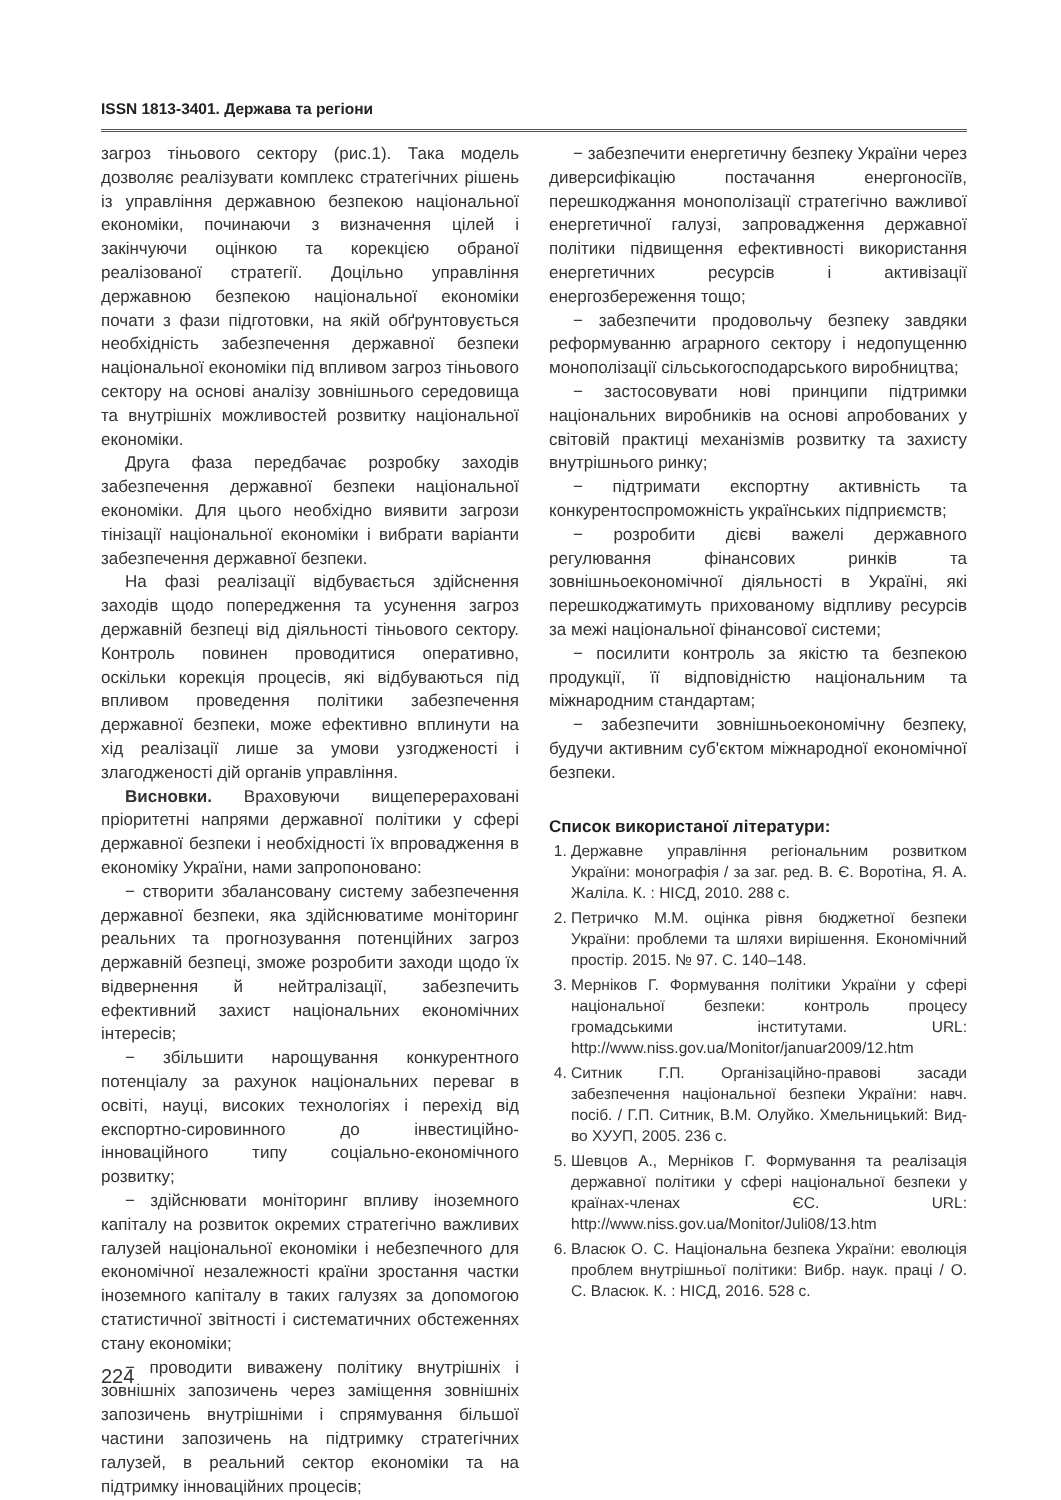ISSN 1813-3401. Держава та регіони
загроз тіньового сектору (рис.1). Така модель дозволяє реалізувати комплекс стратегічних рішень із управління державною безпекою національної економіки, починаючи з визначення цілей і закінчуючи оцінкою та корекцією обраної реалізованої стратегії. Доцільно управління державною безпекою національної економіки почати з фази підготовки, на якій обґрунтовується необхідність забезпечення державної безпеки національної економіки під впливом загроз тіньового сектору на основі аналізу зовнішнього середовища та внутрішніх можливостей розвитку національної економіки.
Друга фаза передбачає розробку заходів забезпечення державної безпеки національної економіки. Для цього необхідно виявити загрози тінізації національної економіки і вибрати варіанти забезпечення державної безпеки.
На фазі реалізації відбувається здійснення заходів щодо попередження та усунення загроз державній безпеці від діяльності тіньового сектору. Контроль повинен проводитися оперативно, оскільки корекція процесів, які відбуваються під впливом проведення політики забезпечення державної безпеки, може ефективно вплинути на хід реалізації лише за умови узгодженості і злагодженості дій органів управління.
Висновки. Враховуючи вищеперераховані пріоритетні напрями державної політики у сфері державної безпеки і необхідності їх впровадження в економіку України, нами запропоновано:
− створити збалансовану систему забезпечення державної безпеки, яка здійснюватиме моніторинг реальних та прогнозування потенційних загроз державній безпеці, зможе розробити заходи щодо їх відвернення й нейтралізації, забезпечить ефективний захист національних економічних інтересів;
− збільшити нарощування конкурентного потенціалу за рахунок національних переваг в освіті, науці, високих технологіях і перехід від експортно-сировинного до інвестиційно-інноваційного типу соціально-економічного розвитку;
− здійснювати моніторинг впливу іноземного капіталу на розвиток окремих стратегічно важливих галузей національної економіки і небезпечного для економічної незалежності країни зростання частки іноземного капіталу в таких галузях за допомогою статистичної звітності і систематичних обстеженнях стану економіки;
− проводити виважену політику внутрішніх і зовнішніх запозичень через заміщення зовнішніх запозичень внутрішніми і спрямування більшої частини запозичень на підтримку стратегічних галузей, в реальний сектор економіки та на підтримку інноваційних процесів;
− забезпечити енергетичну безпеку України через диверсифікацію постачання енергоносіїв, перешкоджання монополізації стратегічно важливої енергетичної галузі, запровадження державної політики підвищення ефективності використання енергетичних ресурсів і активізації енергозбереження тощо;
− забезпечити продовольчу безпеку завдяки реформуванню аграрного сектору і недопущенню монополізації сільськогосподарського виробництва;
− застосовувати нові принципи підтримки національних виробників на основі апробованих у світовій практиці механізмів розвитку та захисту внутрішнього ринку;
− підтримати експортну активність та конкурентоспроможність українських підприємств;
− розробити дієві важелі державного регулювання фінансових ринків та зовнішньоекономічної діяльності в Україні, які перешкоджатимуть прихованому відпливу ресурсів за межі національної фінансової системи;
− посилити контроль за якістю та безпекою продукції, її відповідністю національним та міжнародним стандартам;
− забезпечити зовнішньоекономічну безпеку, будучи активним суб'єктом міжнародної економічної безпеки.
Список використаної літератури:
1. Державне управління регіональним розвитком України: монографія / за заг. ред. В. Є. Воротіна, Я. А. Жаліла. К. : НІСД, 2010. 288 с.
2. Петричко М.М. оцінка рівня бюджетної безпеки України: проблеми та шляхи вирішення. Економічний простір. 2015. № 97. С. 140–148.
3. Мерніков Г. Формування політики України у сфері національної безпеки: контроль процесу громадськими інститутами. URL: http://www.niss.gov.ua/Monitor/januar2009/12.htm
4. Ситник Г.П. Організаційно-правові засади забезпечення національної безпеки України: навч. посіб. / Г.П. Ситник, В.М. Олуйко. Хмельницький: Вид-во ХУУП, 2005. 236 с.
5. Шевцов А., Мерніков Г. Формування та реалізація державної політики у сфері національної безпеки у країнах-членах ЄС. URL: http://www.niss.gov.ua/Monitor/Juli08/13.htm
6. Власюк О. С. Національна безпека України: еволюція проблем внутрішньої політики: Вибр. наук. праці / О. С. Власюк. К. : НІСД, 2016. 528 с.
224